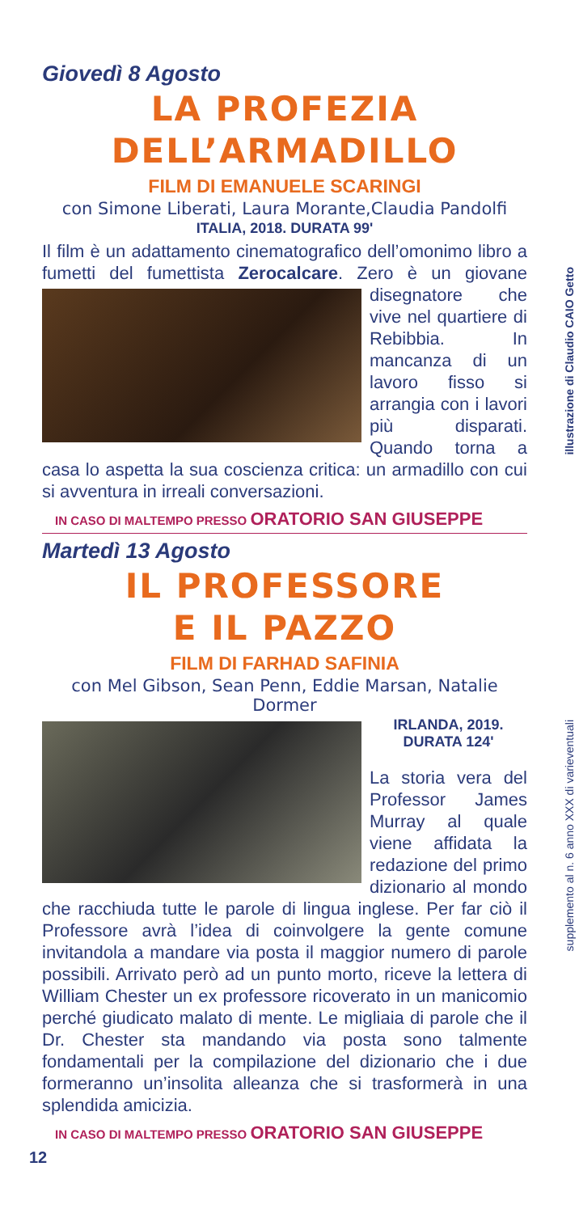illustrazione di Claudio CAIO Getto
supplemento al n. 6 anno XXX di varieventuali
Giovedì 8 Agosto
LA PROFEZIA
DELL’ARMADILLO
FILM DI EMANUELE SCARINGI
con Simone Liberati, Laura Morante,Claudia Pandolfi
ITALIA, 2018. DURATA 99'
Il film è un adattamento cinematografico dell’omonimo libro a fumetti del fumettista Zerocalcare. Zero è un giova ne disegnatore che vive nel quartiere di Rebibbia. In mancanza di un lavoro fisso si arrangia con i lavori più disparati. Quando torna a casa lo aspetta la sua coscienza critica: un armadillo con cui si avventura in irreali conversazioni.
IN CASO DI MALTEMPO PRESSO ORATORIO SAN GIUSEPPE
Martedì 13 Agosto
IL PROFESSORE
E IL PAZZO
FILM DI FARHAD SAFINIA
con Mel Gibson, Sean Penn, Eddie Marsan, Natalie Dormer
IRLANDA, 2019.
DURATA 124'
La storia vera del Professor James Murray al quale viene affidata la redazione del primo dizionario al mondo che racchiuda tutte le parole di lingua inglese. Per far ciò il Professore avrà l’idea di coinvolgere la gente comune invitandola a mandare via posta il maggior numero di parole possibili. Arrivato però ad un punto morto, riceve la lettera di William Chester un ex professore ricoverato in un manicomio perché giudicato malato di mente. Le migliaia di parole che il Dr. Chester sta mandando via posta sono talmente fondamentali per la compilazione del dizionario che i due formeranno un’insolita alleanza che si trasformerà in una splendida amicizia.
IN CASO DI MALTEMPO PRESSO ORATORIO SAN GIUSEPPE
12